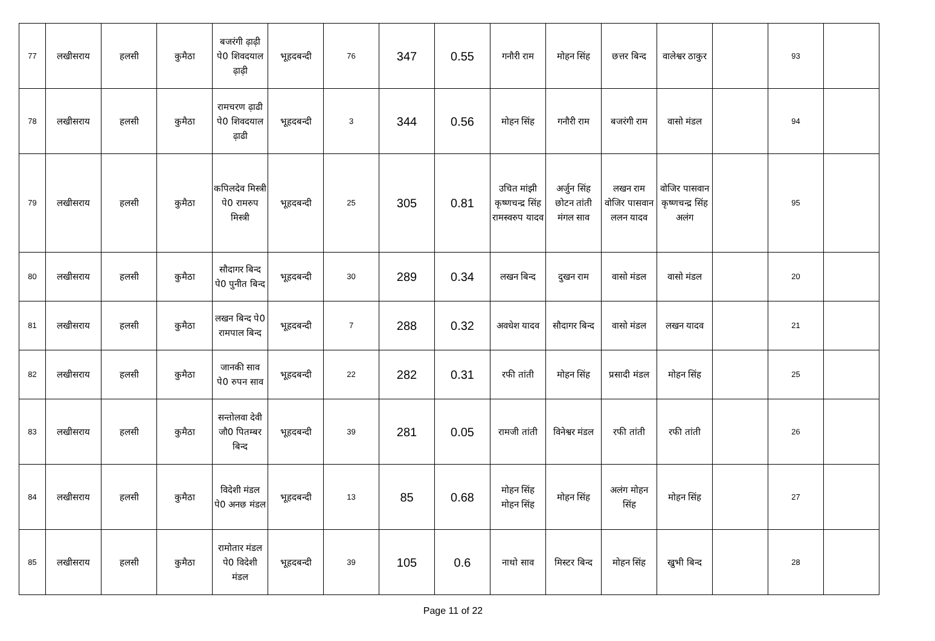| 77 | लखीसराय | हलसी | कुमैठा | बजरंगी ढ़ाढ़ी पे0 शिवदयाल ढ़ाढ़ी | भूहदबन्दी | 76 | 347 | 0.55 | गनौरी राम | मोहन सिंह | छत्तर बिन्द | वालेश्वर ठाकुर | | 93 | |
| 78 | लखीसराय | हलसी | कुमैठा | रामचरण ढ़ाढी पे0 शिवदयाल ढ़ाढी | भूहदबन्दी | 3 | 344 | 0.56 | मोहन सिंह | गनौरी राम | बजरंगी राम | वासो मंडल | | 94 | |
| 79 | लखीसराय | हलसी | कुमैठा | कपिलदेव मिस्त्री पे0 रामरुप मिस्त्री | भूहदबन्दी | 25 | 305 | 0.81 | उचित मांझी कृष्णचन्द्र सिंह रामस्वरुप यादव | अर्जुन सिंह छोटन तांती मंगल साव | लखन राम वोजिर पासवान ललन यादव | वोजिर पासवान कृष्णचन्द्र सिंह अलंग | | 95 | |
| 80 | लखीसराय | हलसी | कुमैठा | सौदागर बिन्द पे0 पुनीत बिन्द | भूहदबन्दी | 30 | 289 | 0.34 | लखन बिन्द | दुखन राम | वासो मंडल | वासो मंडल | | 20 | |
| 81 | लखीसराय | हलसी | कुमैठा | लखन बिन्द पे0 रामपाल बिन्द | भूहदबन्दी | 7 | 288 | 0.32 | अवधेश यादव | सौदागर बिन्द | वासो मंडल | लखन यादव | | 21 | |
| 82 | लखीसराय | हलसी | कुमैठा | जानकी साव पे0 रुपन साव | भूहदबन्दी | 22 | 282 | 0.31 | रफी तांती | मोहन सिंह | प्रसादी मंडल | मोहन सिंह | | 25 | |
| 83 | लखीसराय | हलसी | कुमैठा | सन्तोलवा देवी जौ0 पितम्बर बिन्द | भूहदबन्दी | 39 | 281 | 0.05 | रामजी तांती | विनेश्वर मंडल | रफी तांती | रफी तांती | | 26 | |
| 84 | लखीसराय | हलसी | कुमैठा | विदेशी मंडल पे0 अनछ मंडल | भूहदबन्दी | 13 | 85 | 0.68 | मोहन सिंह मोहन सिंह | मोहन सिंह | अलंग मोहन सिंह | मोहन सिंह | | 27 | |
| 85 | लखीसराय | हलसी | कुमैठा | रामोतार मंडल पे0 विदेशी मंडल | भूहदबन्दी | 39 | 105 | 0.6 | नाथो साव | मिस्टर बिन्द | मोहन सिंह | खुभी बिन्द | | 28 | |
Page 11 of 22